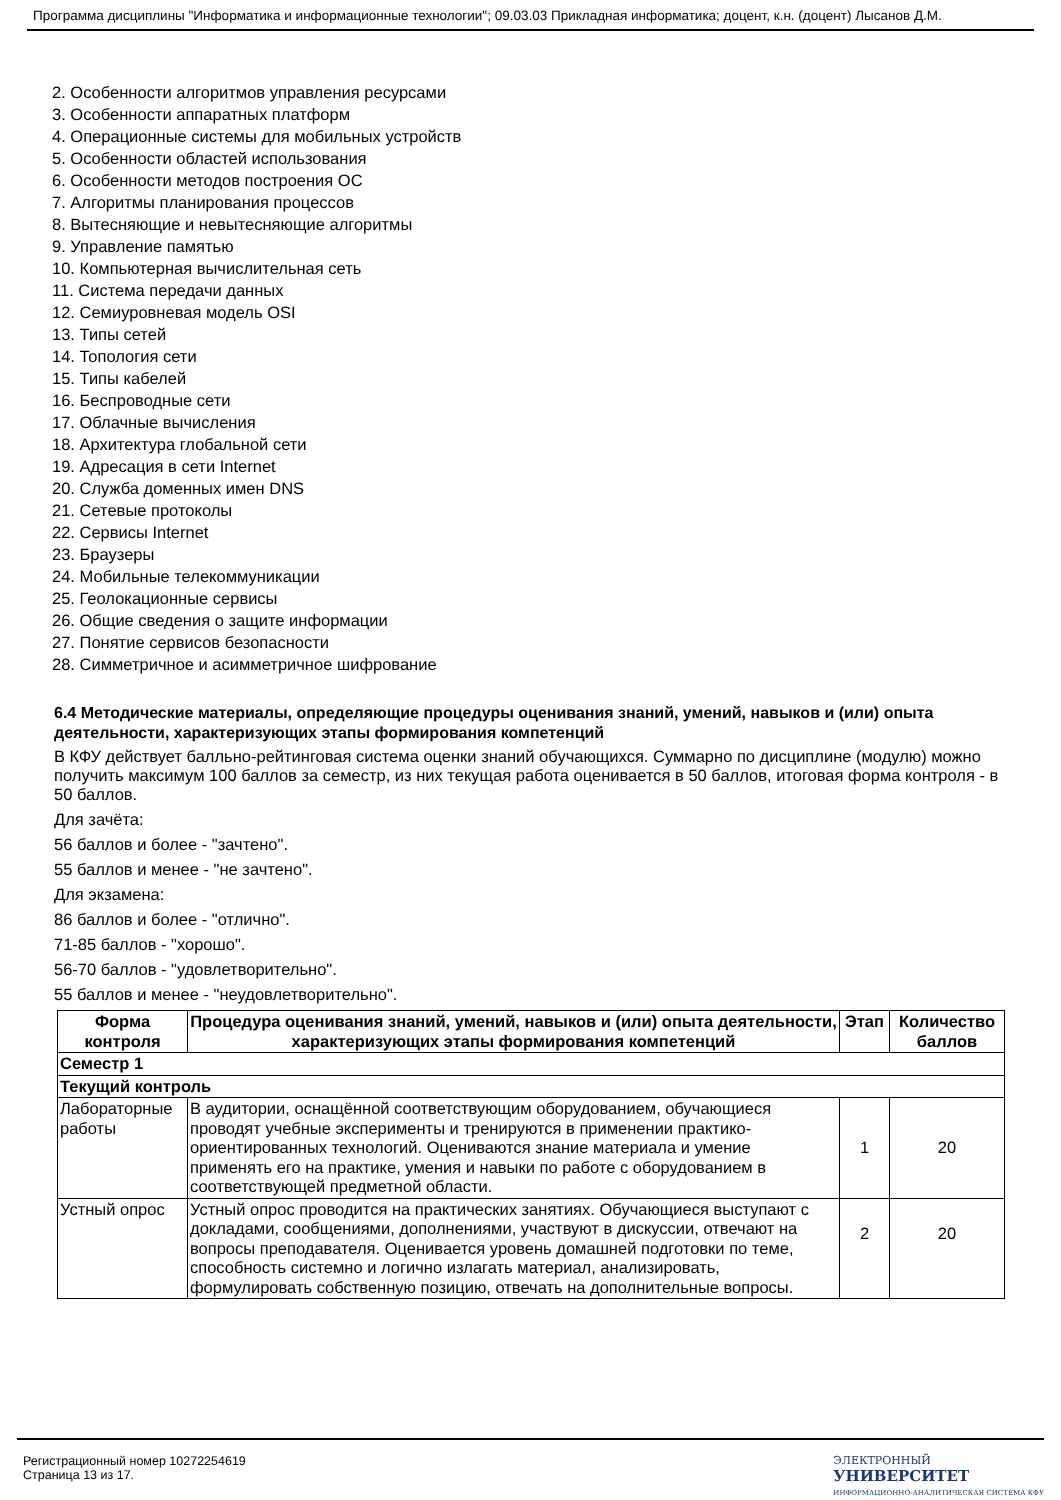Программа дисциплины "Информатика и информационные технологии"; 09.03.03 Прикладная информатика; доцент, к.н. (доцент) Лысанов Д.М.
2. Особенности алгоритмов управления ресурсами
3. Особенности аппаратных платформ
4. Операционные системы для мобильных устройств
5. Особенности областей использования
6. Особенности методов построения ОС
7. Алгоритмы планирования процессов
8. Вытесняющие и невытесняющие алгоритмы
9. Управление памятью
10. Компьютерная вычислительная сеть
11. Система передачи данных
12. Семиуровневая модель OSI
13. Типы сетей
14. Топология сети
15. Типы кабелей
16. Беспроводные сети
17. Облачные вычисления
18. Архитектура глобальной сети
19. Адресация в сети Internet
20. Служба доменных имен DNS
21. Сетевые протоколы
22. Сервисы Internet
23. Браузеры
24. Мобильные телекоммуникации
25. Геолокационные сервисы
26. Общие сведения о защите информации
27. Понятие сервисов безопасности
28. Симметричное и асимметричное шифрование
6.4 Методические материалы, определяющие процедуры оценивания знаний, умений, навыков и (или) опыта деятельности, характеризующих этапы формирования компетенций
В КФУ действует балльно-рейтинговая система оценки знаний обучающихся. Суммарно по дисциплине (модулю) можно получить максимум 100 баллов за семестр, из них текущая работа оценивается в 50 баллов, итоговая форма контроля - в 50 баллов.
Для зачёта:
56 баллов и более - "зачтено".
55 баллов и менее - "не зачтено".
Для экзамена:
86 баллов и более - "отлично".
71-85 баллов - "хорошо".
56-70 баллов - "удовлетворительно".
55 баллов и менее - "неудовлетворительно".
| Форма контроля | Процедура оценивания знаний, умений, навыков и (или) опыта деятельности, характеризующих этапы формирования компетенций | Этап | Количество баллов |
| --- | --- | --- | --- |
| Семестр 1 | | | |
| Текущий контроль | | | |
| Лабораторные работы | В аудитории, оснащённой соответствующим оборудованием, обучающиеся проводят учебные эксперименты и тренируются в применении практико-ориентированных технологий. Оцениваются знание материала и умение применять его на практике, умения и навыки по работе с оборудованием в соответствующей предметной области. | 1 | 20 |
| Устный опрос | Устный опрос проводится на практических занятиях. Обучающиеся выступают с докладами, сообщениями, дополнениями, участвуют в дискуссии, отвечают на вопросы преподавателя. Оценивается уровень домашней подготовки по теме, способность системно и логично излагать материал, анализировать, формулировать собственную позицию, отвечать на дополнительные вопросы. | 2 | 20 |
Регистрационный номер 10272254619
Страница 13 из 17.
ЭЛЕКТРОННЫЙ
УНИВЕРСИТЕТ
ИНФОРМАЦИОННО-АНАЛИТИЧЕСКАЯ СИСТЕМА КФУ